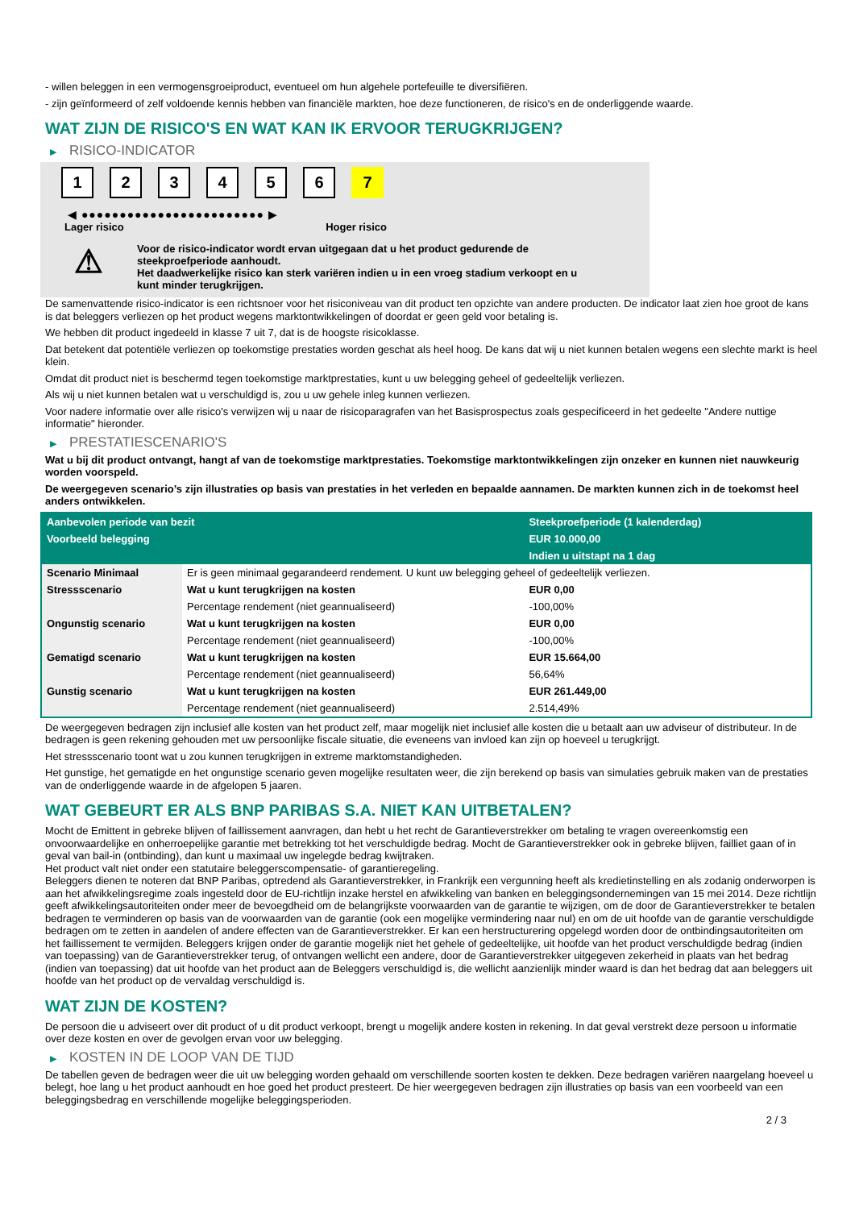- willen beleggen in een vermogensgroeiproduct, eventueel om hun algehele portefeuille te diversifiëren.
- zijn geïnformeerd of zelf voldoende kennis hebben van financiële markten, hoe deze functioneren, de risico's en de onderliggende waarde.
WAT ZIJN DE RISICO'S EN WAT KAN IK ERVOOR TERUGKRIJGEN?
▶ RISICO-INDICATOR
1 2 3 4 5 6 7
◀ ●●●●●●●●●●●●●●●●●●●●●●●● ▶
Lager risico Hoger risico
⚠
Voor de risico-indicator wordt ervan uitgegaan dat u het product gedurende de
steekproefperiode aanhoudt.
Het daadwerkelijke risico kan sterk variëren indien u in een vroeg stadium verkoopt en u
kunt minder terugkrijgen.
De samenvattende risico-indicator is een richtsnoer voor het risiconiveau van dit product ten opzichte van andere producten. De indicator laat zien hoe groot de kans is dat beleggers verliezen op het product wegens marktontwikkelingen of doordat er geen geld voor betaling is.
We hebben dit product ingedeeld in klasse 7 uit 7, dat is de hoogste risicoklasse.
Dat betekent dat potentiële verliezen op toekomstige prestaties worden geschat als heel hoog. De kans dat wij u niet kunnen betalen wegens een slechte markt is heel klein.
Omdat dit product niet is beschermd tegen toekomstige marktprestaties, kunt u uw belegging geheel of gedeeltelijk verliezen.
Als wij u niet kunnen betalen wat u verschuldigd is, zou u uw gehele inleg kunnen verliezen.
Voor nadere informatie over alle risico's verwijzen wij u naar de risicoparagrafen van het Basisprospectus zoals gespecificeerd in het gedeelte "Andere nuttige informatie" hieronder.
▶ PRESTATIESCENARIO'S
Wat u bij dit product ontvangt, hangt af van de toekomstige marktprestaties. Toekomstige marktontwikkelingen zijn onzeker en kunnen niet nauwkeurig worden voorspeld.
De weergegeven scenario’s zijn illustraties op basis van prestaties in het verleden en bepaalde aannamen. De markten kunnen zich in de toekomst heel anders ontwikkelen.
| Aanbevolen periode van bezit | | Steekproefperiode (1 kalenderdag) |
| --- | --- | --- |
| Voorbeeld belegging | | EUR 10.000,00 |
| | | Indien u uitstapt na 1 dag |
| Scenario Minimaal | Er is geen minimaal gegarandeerd rendement. U kunt uw belegging geheel of gedeeltelijk verliezen. | |
| Stressscenario | Wat u kunt terugkrijgen na kosten | EUR 0,00 |
| | Percentage rendement (niet geannualiseerd) | -100,00% |
| Ongunstig scenario | Wat u kunt terugkrijgen na kosten | EUR 0,00 |
| | Percentage rendement (niet geannualiseerd) | -100,00% |
| Gematigd scenario | Wat u kunt terugkrijgen na kosten | EUR 15.664,00 |
| | Percentage rendement (niet geannualiseerd) | 56,64% |
| Gunstig scenario | Wat u kunt terugkrijgen na kosten | EUR 261.449,00 |
| | Percentage rendement (niet geannualiseerd) | 2.514,49% |
De weergegeven bedragen zijn inclusief alle kosten van het product zelf, maar mogelijk niet inclusief alle kosten die u betaalt aan uw adviseur of distributeur. In de bedragen is geen rekening gehouden met uw persoonlijke fiscale situatie, die eveneens van invloed kan zijn op hoeveel u terugkrijgt.
Het stressscenario toont wat u zou kunnen terugkrijgen in extreme marktomstandigheden.
Het gunstige, het gematigde en het ongunstige scenario geven mogelijke resultaten weer, die zijn berekend op basis van simulaties gebruik maken van de prestaties van de onderliggende waarde in de afgelopen 5 jaaren.
WAT GEBEURT ER ALS BNP PARIBAS S.A. NIET KAN UITBETALEN?
Mocht de Emittent in gebreke blijven of faillissement aanvragen, dan hebt u het recht de Garantieverstrekker om betaling te vragen overeenkomstig een onvoorwaardelijke en onherroepelijke garantie met betrekking tot het verschuldigde bedrag. Mocht de Garantieverstrekker ook in gebreke blijven, failliet gaan of in geval van bail-in (ontbinding), dan kunt u maximaal uw ingelegde bedrag kwijtraken.
Het product valt niet onder een statutaire beleggerscompensatie- of garantieregeling.
Beleggers dienen te noteren dat BNP Paribas, optredend als Garantieverstrekker, in Frankrijk een vergunning heeft als kredietinstelling en als zodanig onderworpen is aan het afwikkelingsregime zoals ingesteld door de EU-richtlijn inzake herstel en afwikkeling van banken en beleggingsondernemingen van 15 mei 2014. Deze richtlijn geeft afwikkelingsautoriteiten onder meer de bevoegdheid om de belangrijkste voorwaarden van de garantie te wijzigen, om de door de Garantieverstrekker te betalen bedragen te verminderen op basis van de voorwaarden van de garantie (ook een mogelijke vermindering naar nul) en om de uit hoofde van de garantie verschuldigde bedragen om te zetten in aandelen of andere effecten van de Garantieverstrekker. Er kan een herstructurering opgelegd worden door de ontbindingsautoriteiten om het faillissement te vermijden. Beleggers krijgen onder de garantie mogelijk niet het gehele of gedeeltelijke, uit hoofde van het product verschuldigde bedrag (indien van toepassing) van de Garantieverstrekker terug, of ontvangen wellicht een andere, door de Garantieverstrekker uitgegeven zekerheid in plaats van het bedrag (indien van toepassing) dat uit hoofde van het product aan de Beleggers verschuldigd is, die wellicht aanzienlijk minder waard is dan het bedrag dat aan beleggers uit hoofde van het product op de vervaldag verschuldigd is.
WAT ZIJN DE KOSTEN?
De persoon die u adviseert over dit product of u dit product verkoopt, brengt u mogelijk andere kosten in rekening. In dat geval verstrekt deze persoon u informatie over deze kosten en over de gevolgen ervan voor uw belegging.
▶ KOSTEN IN DE LOOP VAN DE TIJD
De tabellen geven de bedragen weer die uit uw belegging worden gehaald om verschillende soorten kosten te dekken. Deze bedragen variëren naargelang hoeveel u belegt, hoe lang u het product aanhoudt en hoe goed het product presteert. De hier weergegeven bedragen zijn illustraties op basis van een voorbeeld van een beleggingsbedrag en verschillende mogelijke beleggingsperioden.
2 / 3